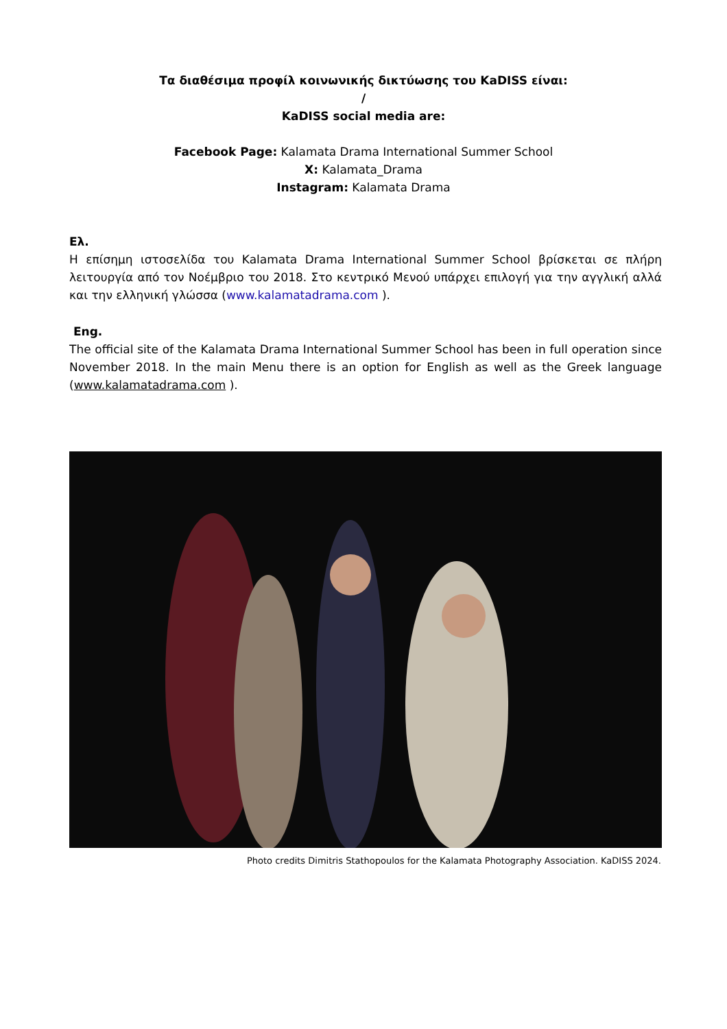Τα διαθέσιμα προφίλ κοινωνικής δικτύωσης του KaDISS είναι:
/
KaDISS social media are:
Facebook Page: Kalamata Drama International Summer School
X: Kalamata_Drama
Instagram: Kalamata Drama
Ελ.
Η επίσημη ιστοσελίδα του Kalamata Drama International Summer School βρίσκεται σε πλήρη λειτουργία από τον Νοέμβριο του 2018. Στο κεντρικό Μενού υπάρχει επιλογή για την αγγλική αλλά και την ελληνική γλώσσα (www.kalamatadrama.com ).
Eng.
The official site of the Kalamata Drama International Summer School has been in full operation since November 2018. In the main Menu there is an option for English as well as the Greek language (www.kalamatadrama.com ).
Photo credits Dimitris Stathopoulos for the Kalamata Photography Association. KaDISS 2024.